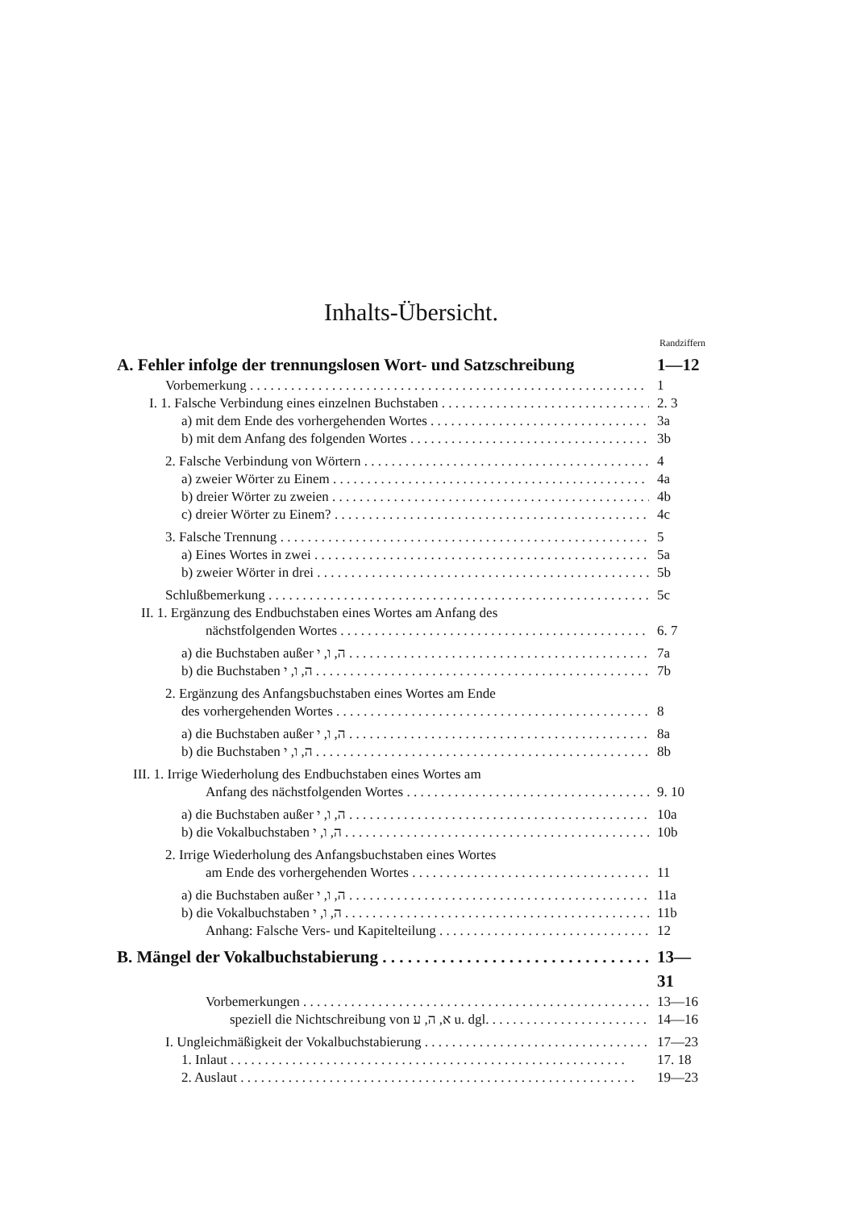Inhalts-Übersicht.
Randziffern
A. Fehler infolge der trennungslosen Wort- und Satzschreibung 1—12
Vorbemerkung 1
I. 1. Falsche Verbindung eines einzelnen Buchstaben 2. 3
a) mit dem Ende des vorhergehenden Wortes 3a
b) mit dem Anfang des folgenden Wortes 3b
2. Falsche Verbindung von Wörtern 4
a) zweier Wörter zu Einem 4a
b) dreier Wörter zu zweien 4b
c) dreier Wörter zu Einem? 4c
3. Falsche Trennung 5
a) Eines Wortes in zwei 5a
b) zweier Wörter in drei 5b
Schlußbemerkung 5c
II. 1. Ergänzung des Endbuchstaben eines Wortes am Anfang des
nächstfolgenden Wortes 6. 7
a) die Buchstaben außer ה, ו, י 7a
b) die Buchstaben ה, ו, י 7b
2. Ergänzung des Anfangsbuchstaben eines Wortes am Ende
des vorhergehenden Wortes 8
a) die Buchstaben außer ה, ו, י 8a
b) die Buchstaben ה, ו, י 8b
III. 1. Irrige Wiederholung des Endbuchstaben eines Wortes am
Anfang des nächstfolgenden Wortes 9. 10
a) die Buchstaben außer ה, ו, י 10a
b) die Vokalbuchstaben ה, ו, י 10b
2. Irrige Wiederholung des Anfangsbuchstaben eines Wortes
am Ende des vorhergehenden Wortes 11
a) die Buchstaben außer ה, ו, י 11a
b) die Vokalbuchstaben ה, ו, י 11b
Anhang: Falsche Vers- und Kapitelteilung 12
B. Mängel der Vokalbuchstabierung 13—31
Vorbemerkungen 13—16
speziell die Nichtschreibung von א, ה, ע u. dgl. 14—16
I. Ungleichmäßigkeit der Vokalbuchstabierung 17—23
1. Inlaut 17. 18
2. Auslaut 19—23